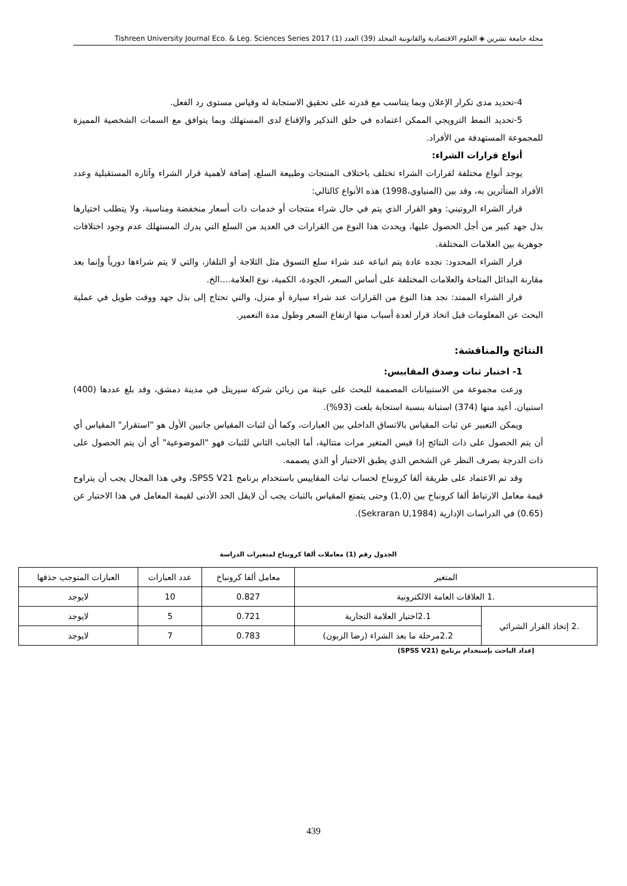مجلة جامعة تشرين ◈ العلوم الاقتصادية والقانونية المجلد (39) العدد (1) Tishreen University Journal Eco. & Leg. Sciences Series 2017
4-تحديد مدى تكرار الإعلان وبما يتناسب مع قدرته على تحقيق الاستجابة له وقياس مستوى رد الفعل.
5-تحديد النمط الترويجي الممكن اعتماده في خلق التذكير والإقناع لدى المستهلك وبما يتوافق مع السمات الشخصية المميزة للمجموعة المستهدفة من الأفراد.
أنواع قرارات الشراء:
يوجد أنواع مختلفة لقرارات الشراء تختلف باختلاف المنتجات وطبيعة السلع، إضافة لأهمية قرار الشراء وآثاره المستقبلية وعدد الأفراد المتأثرين به، وقد بين (المنياوي،1998) هذه الأنواع كالتالي:
قرار الشراء الروتيني: وهو القرار الذي يتم في حال شراء منتجات أو خدمات ذات أسعار منخفضة ومناسبة، ولا يتطلب اختيارها بذل جهد كبير من أجل الحصول عليها، ويحدث هذا النوع من القرارات في العديد من السلع التي يدرك المستهلك عدم وجود اختلافات جوهرية بين العلامات المختلفة.
قرار الشراء المحدود: نجده عادة يتم اتباعه عند شراء سلع التسوق مثل الثلاجة أو التلفاز، والتي لا يتم شراءها دورياً وإنما بعد مقارنة البدائل المتاحة والعلامات المختلفة على أساس السعر، الجودة، الكمية، نوع العلامة....الخ.
قرار الشراء الممتد: نجد هذا النوع من القرارات عند شراء سيارة أو منزل، والتي تحتاج إلى بذل جهد ووقت طويل في عملية البحث عن المعلومات قبل اتخاذ قرار لعدة أسباب منها ارتفاع السعر وطول مدة التعمير.
النتائج والمناقشة:
1- اختبار ثبات وصدق المقاييس:
وزعت مجموعة من الاستبيانات المصممة للبحث على عينة من زبائن شركة سيريتل في مدينة دمشق، وقد بلغ عددها (400) استبيان. أعيد منها (374) استبانة بنسبة استجابة بلغت (93%).
ويمكن التعبير عن ثبات المقياس بالاتساق الداخلي بين العبارات، وكما أن لثبات المقياس جانبين الأول هو "استقرار" المقياس أي أن يتم الحصول على ذات النتائج إذا قيس المتغير مرات متتالية، أما الجانب الثاني للثبات فهو "الموضوعية" أي أن يتم الحصول على ذات الدرجة بصرف النظر عن الشخص الذي يطبق الاختبار أو الذي يصممه.
وقد تم الاعتماد على طريقة ألفا كرونباخ لحساب ثبات المقاييس باستخدام برنامج SPSS V21، وفي هذا المجال يجب أن يتراوح قيمة معامل الارتباط ألفا كرونباخ بين (1,0) وحتى يتمتع المقياس بالثبات يجب أن لايقل الحد الأدنى لقيمة المعامل في هذا الاختبار عن (0.65) في الدراسات الإدارية (Sekraran U,1984).
الجدول رقم (1) معاملات ألفا كرونباخ لمتغيرات الدراسة
| المتغير | | معامل ألفا كرونباخ | عدد العبارات | العبارات المتوجب حذفها |
| .1 العلاقات العامة الالكترونية | | 0.827 | 10 | لايوجد |
| .2 إتخاذ القرار الشرائي | 2.1اختيار العلامة التجارية | 0.721 | 5 | لايوجد |
| | 2.2مرحلة ما بعد الشراء (رضا الزبون) | 0.783 | 7 | لايوجد |
إعداد الباحث بإستخدام برنامج (SPSS V21)
439